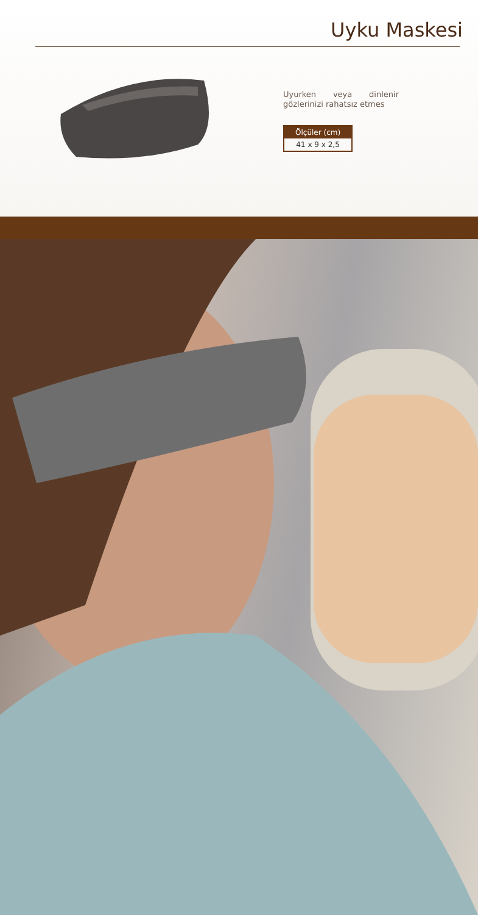Uyku Maskesi
Uyurken veya dinlenir gözlerinizi rahatsız etmes
| Ölçüler (cm) |
| --- |
| 41 x 9 x 2,5 |